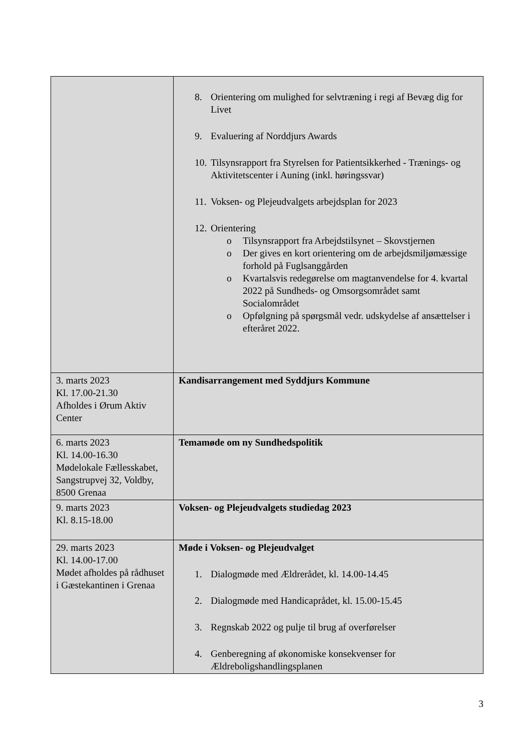| | 8. Orientering om mulighed for selvtræning i regi af Bevæg dig for Livet 9. Evaluering af Norddjurs Awards 10. Tilsynsrapport fra Styrelsen for Patientsikkerhed - Trænings- og Aktivitetscenter i Auning (inkl. høringssvar) 11. Voksen- og Plejeudvalgets arbejdsplan for 2023 12. Orientering o Tilsynsrapport fra Arbejdstilsynet – Skovstjernen o Der gives en kort orientering om de arbejdsmiljømæssige forhold på Fuglsanggården o Kvartalsvis redegørelse om magtanvendelse for 4. kvartal 2022 på Sundheds- og Omsorgsområdet samt Socialområdet o Opfølgning på spørgsmål vedr. udskydelse af ansættelser i efteråret 2022. |
| 3. marts 2023 Kl. 17.00-21.30 Afholdes i Ørum Aktiv Center | Kandisarrangement med Syddjurs Kommune |
| 6. marts 2023 Kl. 14.00-16.30 Mødelokale Fællesskabet, Sangstrupvej 32, Voldby, 8500 Grenaa | Temamøde om ny Sundhedspolitik |
| 9. marts 2023 Kl. 8.15-18.00 | Voksen- og Plejeudvalgets studiedag 2023 |
| 29. marts 2023 Kl. 14.00-17.00 Mødet afholdes på rådhuset i Gæstekantinen i Grenaa | Møde i Voksen- og Plejeudvalget 1. Dialogmøde med Ældrerådet, kl. 14.00-14.45 2. Dialogmøde med Handicaprådet, kl. 15.00-15.45 3. Regnskab 2022 og pulje til brug af overførelser 4. Genberegning af økonomiske konsekvenser for Ældreboligshandlingsplanen |
3